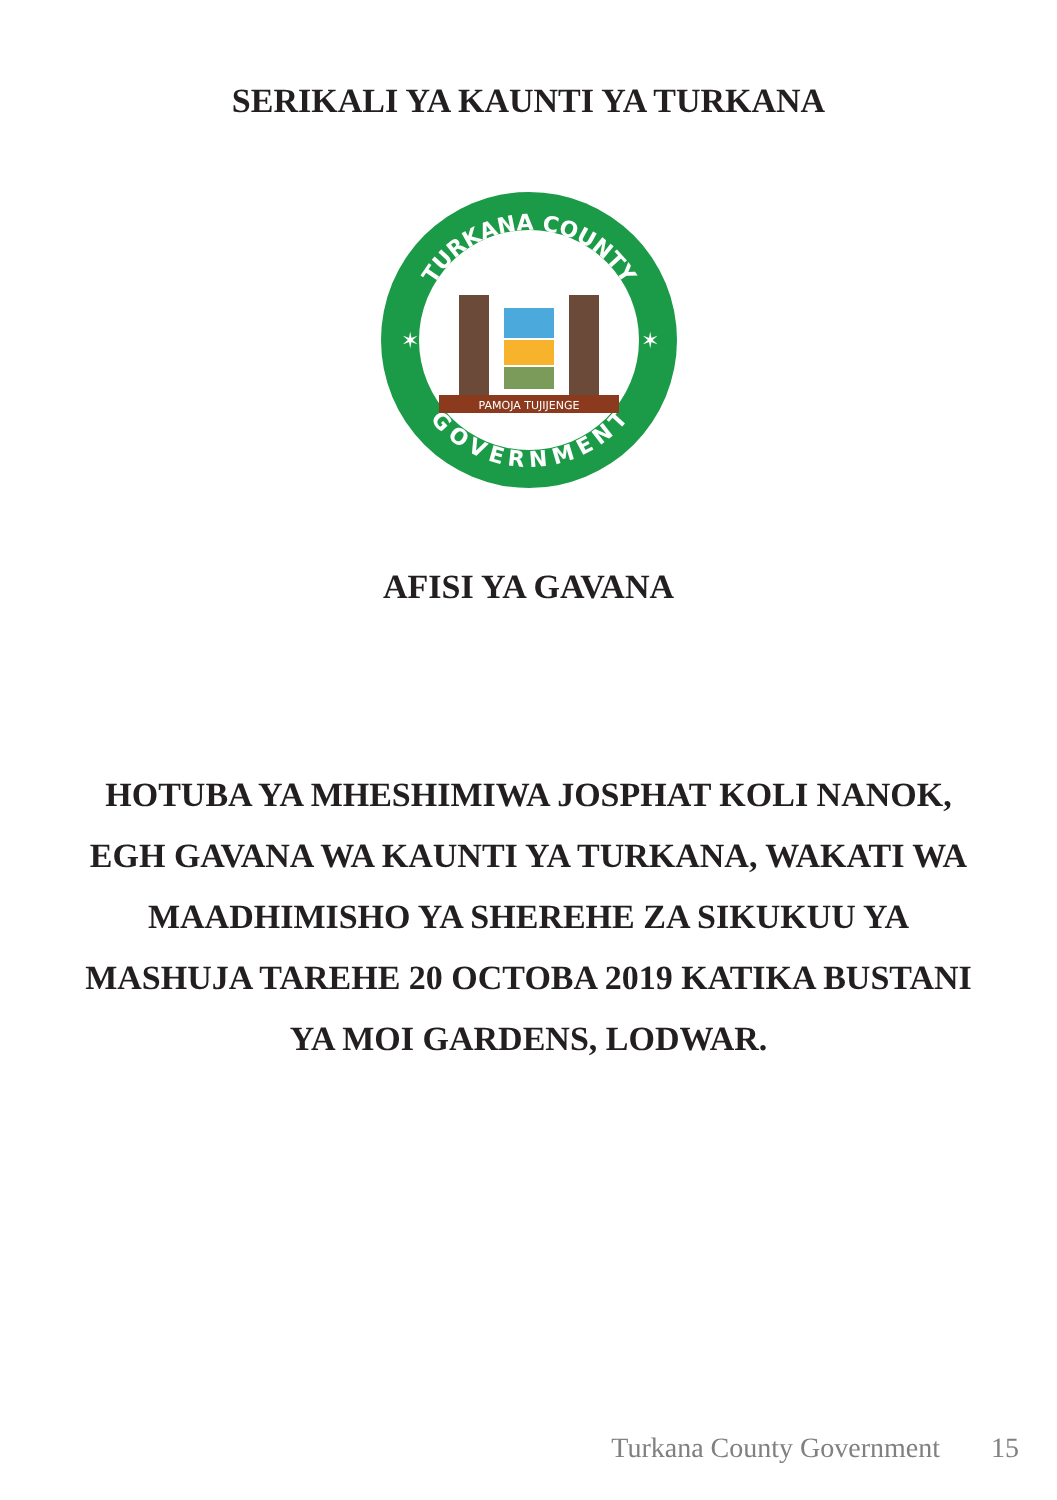SERIKALI YA KAUNTI YA TURKANA
TURKANA COUNTY
GOVERNMENT
✶
✶
PAMOJA TUJIJENGE
AFISI YA GAVANA
HOTUBA YA MHESHIMIWA JOSPHAT KOLI NANOK, EGH GAVANA WA KAUNTI YA TURKANA, WAKATI WA MAADHIMISHO YA SHEREHE ZA SIKUKUU YA MASHUJA TAREHE 20 OCTOBA 2019 KATIKA BUSTANI YA MOI GARDENS, LODWAR.
Turkana County Government 15